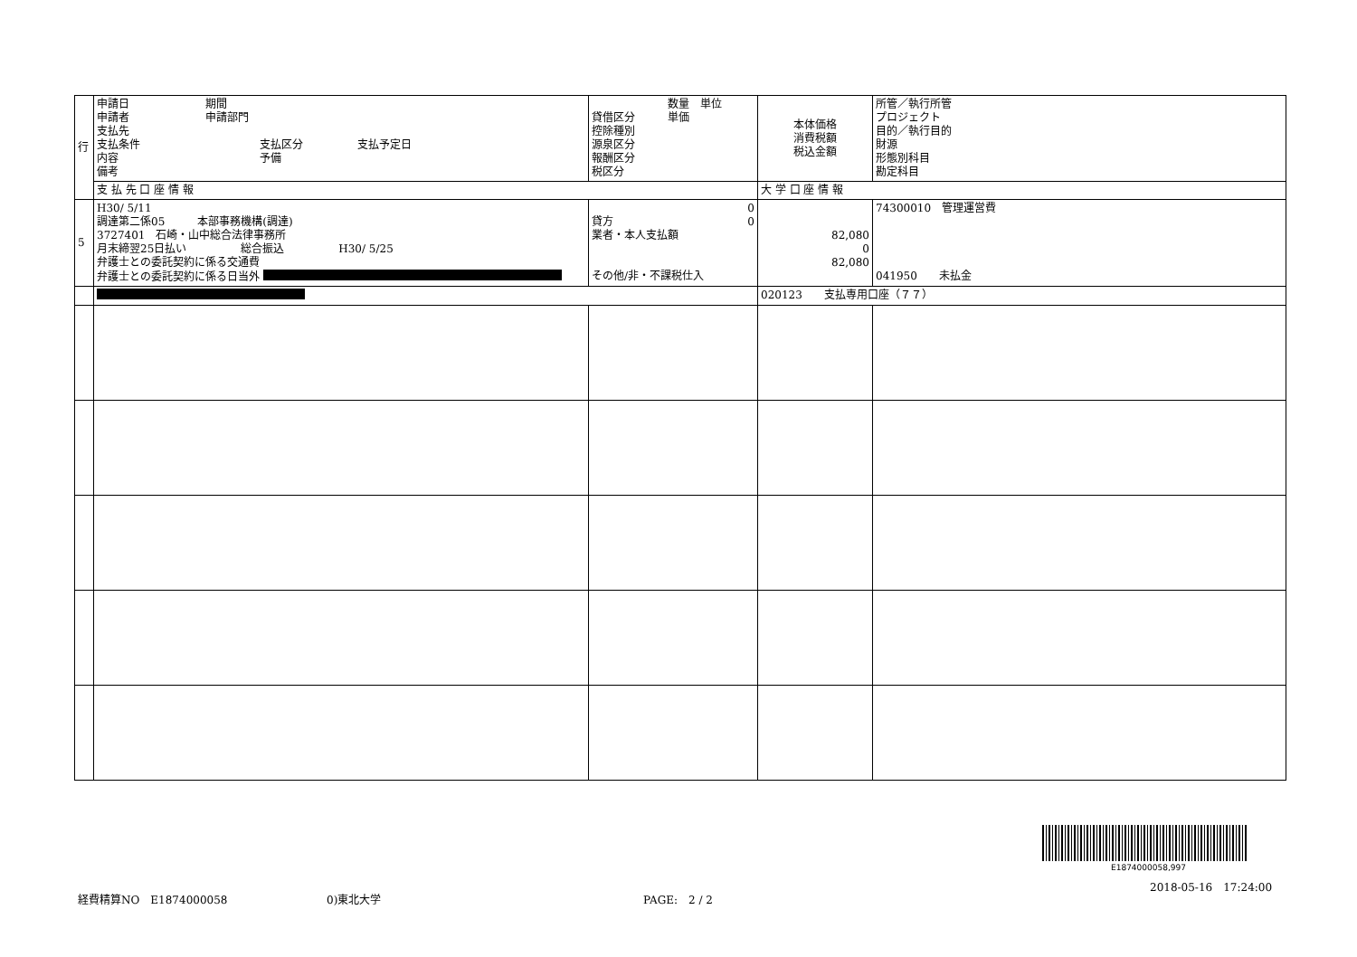| 行 | 申請日 期間 申請者 申請部門 支払先 支払条件 支払区分 支払予定日 内容 予備 備考 | 数量 単位 貸借区分 単価 控除種別 源泉区分 報酬区分 税区分 | 本体価格 消費税額 税込金額 | 所管／執行所管 プロジェクト 目的／執行目的 財源 形態別科目 勘定科目 |
| | 支 払 先 口 座 情 報 | | 大 学 口 座 情 報 | |
| 5 | H30/ 5/11 調達第二係05 本部事務機構(調達) 3727401 石崎・山中総合法律事務所 月末締翌25日払い 総合振込 H30/ 5/25 弁護士との委託契約に係る交通費 弁護士との委託契約に係る日当外 | 0 貸方 0 業者・本人支払額 その他/非・不課税仕入 | 82,080 0 82,080 | 74300010 管理運営費 041950 未払金 |
| | | | 020123 支払専用口座（７７） | |
E1874000058,997
経費精算NO　E1874000058 0)東北大学 PAGE:　2 / 2
2018-05-16　17:24:00